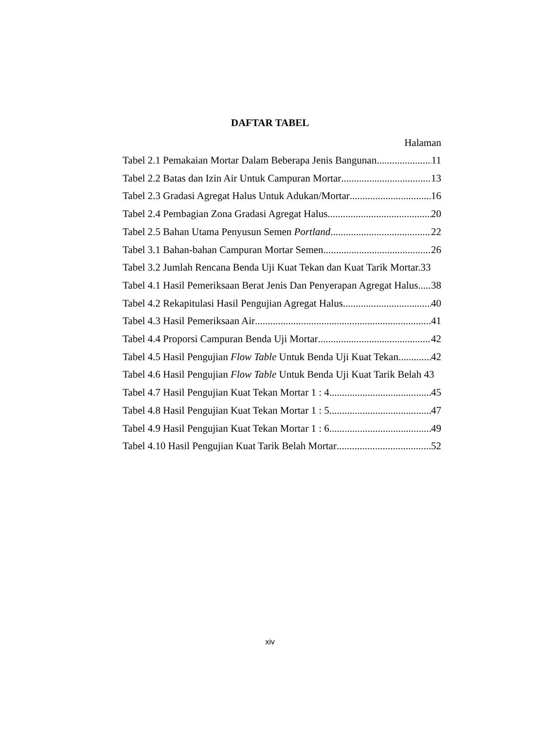DAFTAR TABEL
Halaman
Tabel 2.1 Pemakaian Mortar Dalam Beberapa Jenis Bangunan 11
Tabel 2.2 Batas dan Izin Air Untuk Campuran Mortar 13
Tabel 2.3 Gradasi Agregat Halus Untuk Adukan/Mortar 16
Tabel 2.4 Pembagian Zona Gradasi Agregat Halus 20
Tabel 2.5 Bahan Utama Penyusun Semen Portland 22
Tabel 3.1 Bahan-bahan Campuran Mortar Semen 26
Tabel 3.2 Jumlah Rencana Benda Uji Kuat Tekan dan Kuat Tarik Mortar.33
Tabel 4.1 Hasil Pemeriksaan Berat Jenis Dan Penyerapan Agregat Halus 38
Tabel 4.2 Rekapitulasi Hasil Pengujian Agregat Halus 40
Tabel 4.3 Hasil Pemeriksaan Air 41
Tabel 4.4 Proporsi Campuran Benda Uji Mortar 42
Tabel 4.5 Hasil Pengujian Flow Table Untuk Benda Uji Kuat Tekan 42
Tabel 4.6 Hasil Pengujian Flow Table Untuk Benda Uji Kuat Tarik Belah 43
Tabel 4.7 Hasil Pengujian Kuat Tekan Mortar 1 : 4 45
Tabel 4.8 Hasil Pengujian Kuat Tekan Mortar 1 : 5 47
Tabel 4.9 Hasil Pengujian Kuat Tekan Mortar 1 : 6 49
Tabel 4.10 Hasil Pengujian Kuat Tarik Belah Mortar 52
xiv